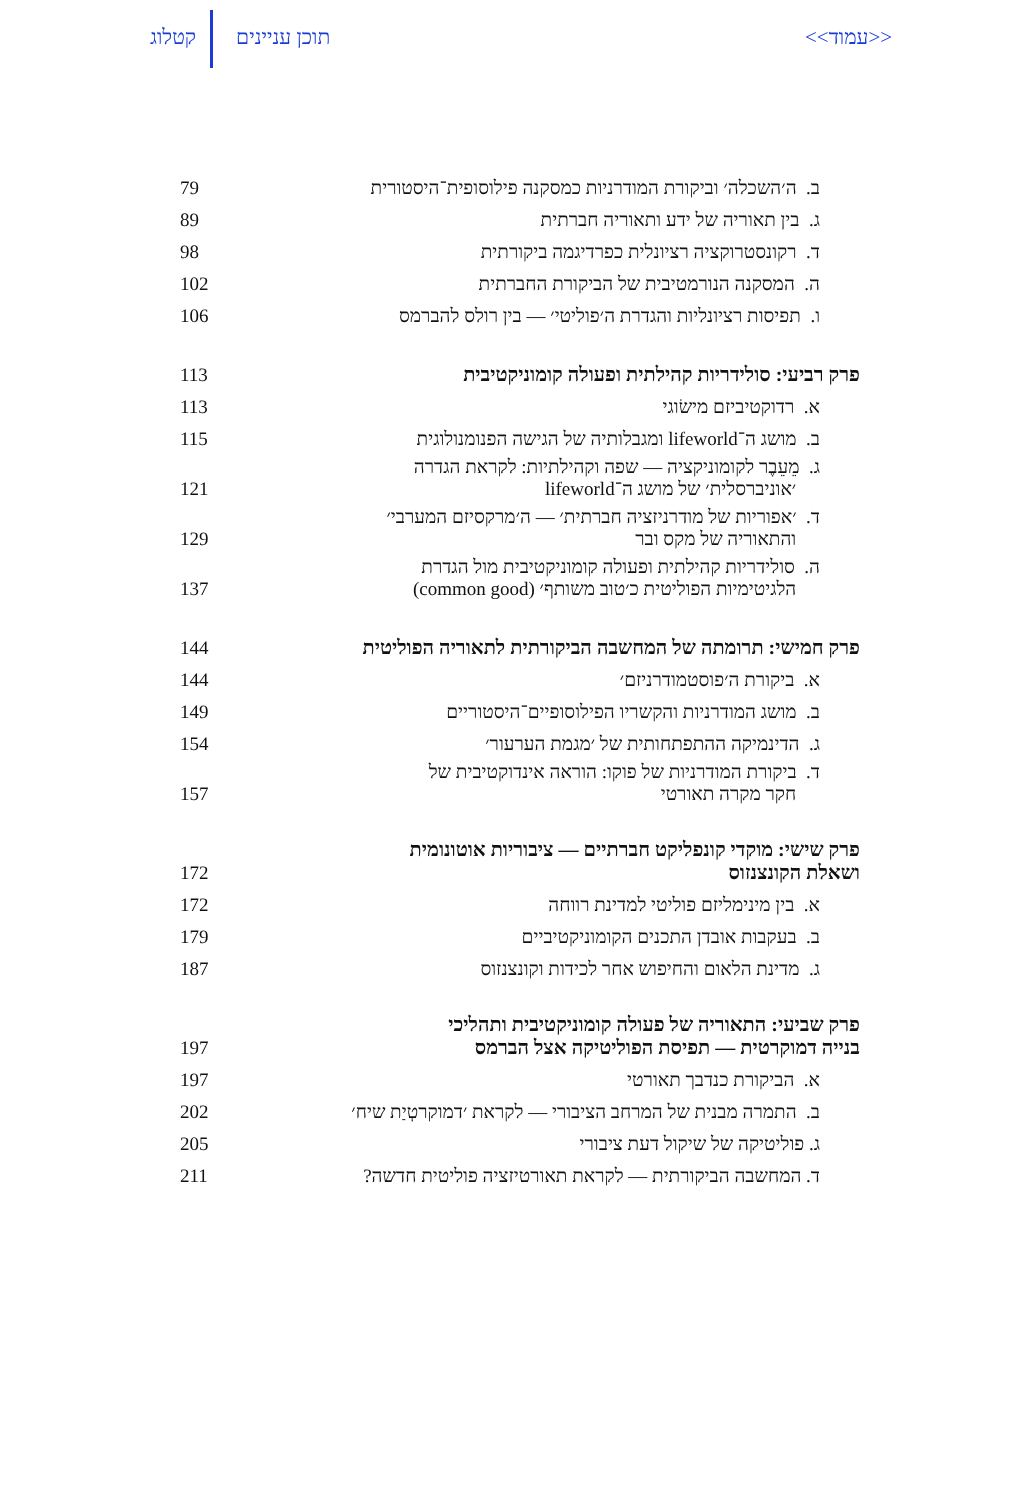תוכן עניינים קטלוג <<עמוד>>
| ב. ה׳השכלה׳ וביקורת המודרניות כמסקנה פילוסופית־היסטורית | 79 |
| ג. בין תאוריה של ידע ותאוריה חברתית | 89 |
| ד. רקונסטרוקציה רציונלית כפרדיגמה ביקורתית | 98 |
| ה. המסקנה הנורמטיבית של הביקורת החברתית | 102 |
| ו. תפיסות רציונליות והגדרת ה׳פוליטי׳ — בין רולס להברמס | 106 |
| פרק רביעי: סולידריות קהילתית ופעולה קומוניקטיבית | 113 |
| א. רדוקטיביזם מישׂוגי | 113 |
| ב. מושג ה־lifeworld ומגבלותיה של הגישה הפנומנולוגית | 115 |
| ג. מֵעֵבֶר לקומוניקציה — שפה וקהילתיות: לקראת הגדרה ׳אוניברסלית׳ של מושג ה־lifeworld | 121 |
| ד. ׳אפוריות של מודרניזציה חברתית׳ — ה׳מרקסיזם המערבי׳ והתאוריה של מקס ובר | 129 |
| ה. סולידריות קהילתית ופעולה קומוניקטיבית מול הגדרת הלגיטימיות הפוליטית כ׳טוב משותף׳ (common good) | 137 |
| פרק חמישי: תרומתה של המחשבה הביקורתית לתאוריה הפוליטית | 144 |
| א. ביקורת ה׳פוסטמודרניזם׳ | 144 |
| ב. מושג המודרניות והקשריו הפילוסופיים־היסטוריים | 149 |
| ג. הדינמיקה ההתפתחותית של ׳מגמת הערעור׳ | 154 |
| ד. ביקורת המודרניות של פוקו: הוראה אינדוקטיבית של חקר מקרה תאורטי | 157 |
| פרק שישי: מוקדי קונפליקט חברתיים — ציבוריות אוטונומית ושאלת הקונצנזוס | 172 |
| א. בין מינימליזם פוליטי למדינת רווחה | 172 |
| ב. בעקבות אובדן התכנים הקומוניקטיביים | 179 |
| ג. מדינת הלאום והחיפוש אחר לכידות וקונצנזוס | 187 |
| פרק שביעי: התאוריה של פעולה קומוניקטיבית ותהליכי בנייה דמוקרטית — תפיסת הפוליטיקה אצל הברמס | 197 |
| א. הביקורת כנדבך תאורטי | 197 |
| ב. התמרה מבנית של המרחב הציבורי — לקראת ׳דמוקרטְיַת שיח׳ | 202 |
| ג. פוליטיקה של שיקול דעת ציבורי | 205 |
| ד. המחשבה הביקורתית — לקראת תאורטיזציה פוליטית חדשה? | 211 |